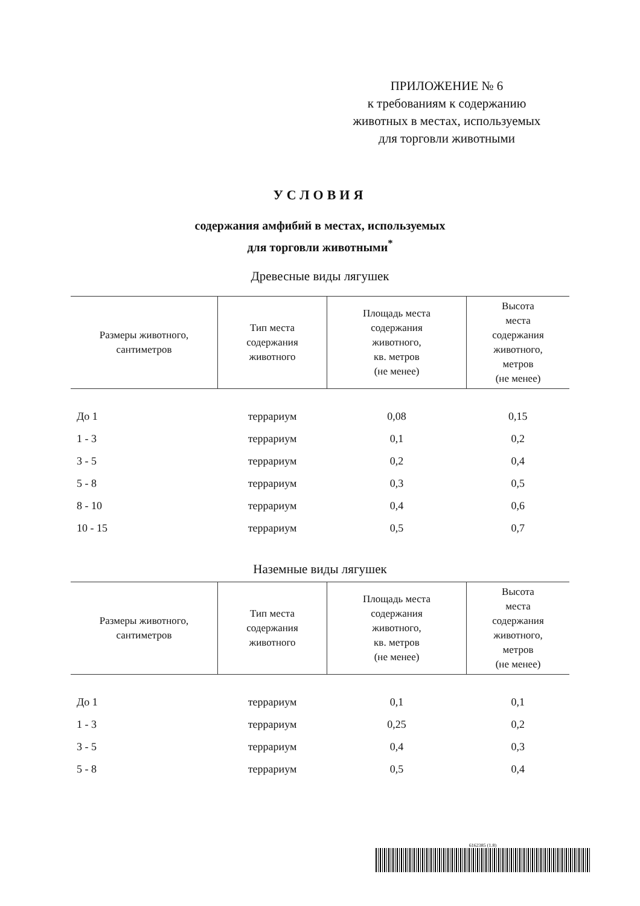ПРИЛОЖЕНИЕ № 6
к требованиям к содержанию
животных в местах, используемых
для торговли животными
УСЛОВИЯ
содержания амфибий в местах, используемых
для торговли животными<sup>*</sup>
Древесные виды лягушек
| Размеры животного, сантиметров | Тип места содержания животного | Площадь места содержания животного, кв. метров (не менее) | Высота места содержания животного, метров (не менее) |
| --- | --- | --- | --- |
| До 1 | террариум | 0,08 | 0,15 |
| 1 - 3 | террариум | 0,1 | 0,2 |
| 3 - 5 | террариум | 0,2 | 0,4 |
| 5 - 8 | террариум | 0,3 | 0,5 |
| 8 - 10 | террариум | 0,4 | 0,6 |
| 10 - 15 | террариум | 0,5 | 0,7 |
Наземные виды лягушек
| Размеры животного, сантиметров | Тип места содержания животного | Площадь места содержания животного, кв. метров (не менее) | Высота места содержания животного, метров (не менее) |
| --- | --- | --- | --- |
| До 1 | террариум | 0,1 | 0,1 |
| 1 - 3 | террариум | 0,25 | 0,2 |
| 3 - 5 | террариум | 0,4 | 0,3 |
| 5 - 8 | террариум | 0,5 | 0,4 |
6162385 (1.8)